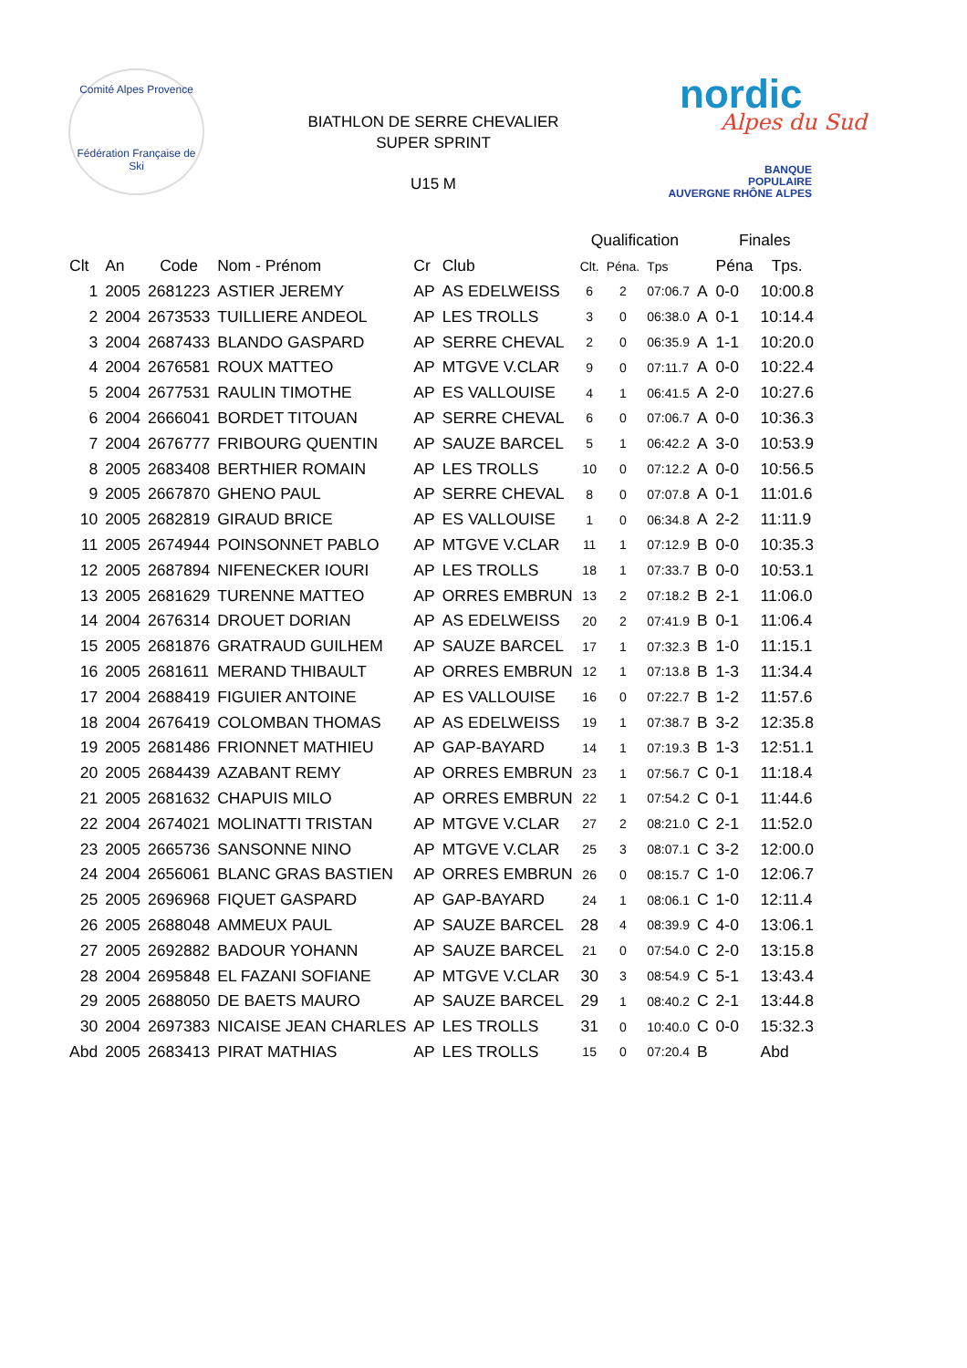Comité Alpes Provence
Fédération Française de Ski
BIATHLON DE SERRE CHEVALIER
SUPER SPRINT
U15 M
nordic
Alpes du Sud
BANQUE
POPULAIRE
AUVERGNE RHÔNE ALPES
| | | | | | | Qualification | | | | Finales | |
| --- | --- | --- | --- | --- | --- | --- | --- | --- | --- | --- | --- |
| Clt | An | Code | Nom - Prénom | Cr | Club | Clt. | Péna. | Tps | | Péna | Tps. |
| 1 | 2005 | 2681223 | ASTIER JEREMY | AP | AS EDELWEISS | 6 | 2 | 07:06.7 | A | 0-0 | 10:00.8 |
| 2 | 2004 | 2673533 | TUILLIERE ANDEOL | AP | LES TROLLS | 3 | 0 | 06:38.0 | A | 0-1 | 10:14.4 |
| 3 | 2004 | 2687433 | BLANDO GASPARD | AP | SERRE CHEVAL | 2 | 0 | 06:35.9 | A | 1-1 | 10:20.0 |
| 4 | 2004 | 2676581 | ROUX MATTEO | AP | MTGVE V.CLAR | 9 | 0 | 07:11.7 | A | 0-0 | 10:22.4 |
| 5 | 2004 | 2677531 | RAULIN TIMOTHE | AP | ES VALLOUISE | 4 | 1 | 06:41.5 | A | 2-0 | 10:27.6 |
| 6 | 2004 | 2666041 | BORDET TITOUAN | AP | SERRE CHEVAL | 6 | 0 | 07:06.7 | A | 0-0 | 10:36.3 |
| 7 | 2004 | 2676777 | FRIBOURG QUENTIN | AP | SAUZE BARCEL | 5 | 1 | 06:42.2 | A | 3-0 | 10:53.9 |
| 8 | 2005 | 2683408 | BERTHIER ROMAIN | AP | LES TROLLS | 10 | 0 | 07:12.2 | A | 0-0 | 10:56.5 |
| 9 | 2005 | 2667870 | GHENO PAUL | AP | SERRE CHEVAL | 8 | 0 | 07:07.8 | A | 0-1 | 11:01.6 |
| 10 | 2005 | 2682819 | GIRAUD BRICE | AP | ES VALLOUISE | 1 | 0 | 06:34.8 | A | 2-2 | 11:11.9 |
| 11 | 2005 | 2674944 | POINSONNET PABLO | AP | MTGVE V.CLAR | 11 | 1 | 07:12.9 | B | 0-0 | 10:35.3 |
| 12 | 2005 | 2687894 | NIFENECKER IOURI | AP | LES TROLLS | 18 | 1 | 07:33.7 | B | 0-0 | 10:53.1 |
| 13 | 2005 | 2681629 | TURENNE MATTEO | AP | ORRES EMBRUN | 13 | 2 | 07:18.2 | B | 2-1 | 11:06.0 |
| 14 | 2004 | 2676314 | DROUET DORIAN | AP | AS EDELWEISS | 20 | 2 | 07:41.9 | B | 0-1 | 11:06.4 |
| 15 | 2005 | 2681876 | GRATRAUD GUILHEM | AP | SAUZE BARCEL | 17 | 1 | 07:32.3 | B | 1-0 | 11:15.1 |
| 16 | 2005 | 2681611 | MERAND THIBAULT | AP | ORRES EMBRUN | 12 | 1 | 07:13.8 | B | 1-3 | 11:34.4 |
| 17 | 2004 | 2688419 | FIGUIER ANTOINE | AP | ES VALLOUISE | 16 | 0 | 07:22.7 | B | 1-2 | 11:57.6 |
| 18 | 2004 | 2676419 | COLOMBAN THOMAS | AP | AS EDELWEISS | 19 | 1 | 07:38.7 | B | 3-2 | 12:35.8 |
| 19 | 2005 | 2681486 | FRIONNET MATHIEU | AP | GAP-BAYARD | 14 | 1 | 07:19.3 | B | 1-3 | 12:51.1 |
| 20 | 2005 | 2684439 | AZABANT REMY | AP | ORRES EMBRUN | 23 | 1 | 07:56.7 | C | 0-1 | 11:18.4 |
| 21 | 2005 | 2681632 | CHAPUIS MILO | AP | ORRES EMBRUN | 22 | 1 | 07:54.2 | C | 0-1 | 11:44.6 |
| 22 | 2004 | 2674021 | MOLINATTI TRISTAN | AP | MTGVE V.CLAR | 27 | 2 | 08:21.0 | C | 2-1 | 11:52.0 |
| 23 | 2005 | 2665736 | SANSONNE NINO | AP | MTGVE V.CLAR | 25 | 3 | 08:07.1 | C | 3-2 | 12:00.0 |
| 24 | 2004 | 2656061 | BLANC GRAS BASTIEN | AP | ORRES EMBRUN | 26 | 0 | 08:15.7 | C | 1-0 | 12:06.7 |
| 25 | 2005 | 2696968 | FIQUET GASPARD | AP | GAP-BAYARD | 24 | 1 | 08:06.1 | C | 1-0 | 12:11.4 |
| 26 | 2005 | 2688048 | AMMEUX PAUL | AP | SAUZE BARCEL | 28 | 4 | 08:39.9 | C | 4-0 | 13:06.1 |
| 27 | 2005 | 2692882 | BADOUR YOHANN | AP | SAUZE BARCEL | 21 | 0 | 07:54.0 | C | 2-0 | 13:15.8 |
| 28 | 2004 | 2695848 | EL FAZANI SOFIANE | AP | MTGVE V.CLAR | 30 | 3 | 08:54.9 | C | 5-1 | 13:43.4 |
| 29 | 2005 | 2688050 | DE BAETS MAURO | AP | SAUZE BARCEL | 29 | 1 | 08:40.2 | C | 2-1 | 13:44.8 |
| 30 | 2004 | 2697383 | NICAISE JEAN CHARLES | AP | LES TROLLS | 31 | 0 | 10:40.0 | C | 0-0 | 15:32.3 |
| Abd | 2005 | 2683413 | PIRAT MATHIAS | AP | LES TROLLS | 15 | 0 | 07:20.4 | B | | Abd |